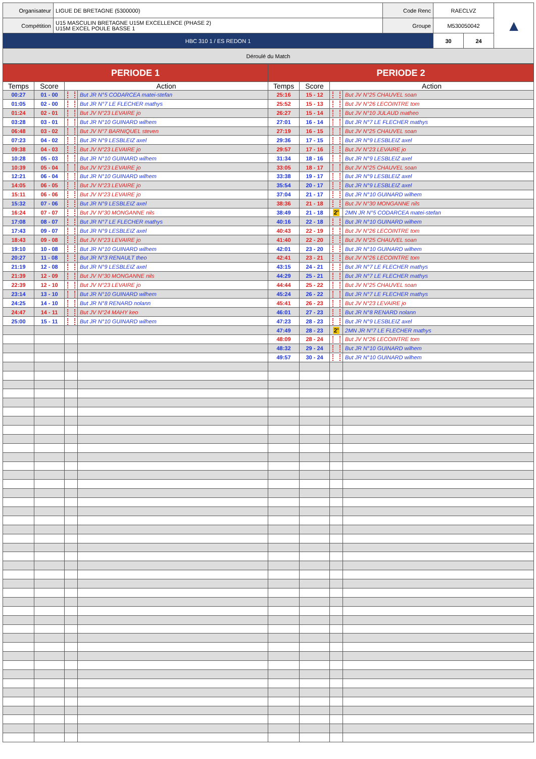| Organisateur | LIGUE DE BRETAGNE (5300000) | Code Renc | RAECLVZ | | ▲ |
| Compétition | U15 MASCULIN BRETAGNE U15M EXCELLENCE (PHASE 2) U15M EXCEL POULE BASSE 1 | Groupe | M530050042 | | |
| HBC 310 1 / ES REDON 1 | | | 30 | 24 | |
| Déroulé du Match | | | | | |
| PERIODE 1 | | | | PERIODE 2 | | | |
| --- | --- | --- | --- | --- | --- | --- | --- |
| Temps | Score | Action | | Temps | Score | Action | |
| 00:27 | 01 - 00 | | But JR N°5 CODARCEA matei-stefan | 25:16 | 15 - 12 | | But JV N°25 CHAUVEL soan |
| 01:05 | 02 - 00 | | But JR N°7 LE FLECHER mathys | 25:52 | 15 - 13 | | But JV N°26 LECOINTRE tom |
| 01:24 | 02 - 01 | | But JV N°23 LEVAIRE jo | 26:27 | 15 - 14 | | But JV N°10 JULAUD matheo |
| 03:28 | 03 - 01 | | But JR N°10 GUINARD wilhem | 27:01 | 16 - 14 | | But JR N°7 LE FLECHER mathys |
| 06:48 | 03 - 02 | | But JV N°7 BARNIQUEL steven | 27:19 | 16 - 15 | | But JV N°25 CHAUVEL soan |
| 07:23 | 04 - 02 | | But JR N°9 LESBLEIZ axel | 29:36 | 17 - 15 | | But JR N°9 LESBLEIZ axel |
| 09:38 | 04 - 03 | | But JV N°23 LEVAIRE jo | 29:57 | 17 - 16 | | But JV N°23 LEVAIRE jo |
| 10:28 | 05 - 03 | | But JR N°10 GUINARD wilhem | 31:34 | 18 - 16 | | But JR N°9 LESBLEIZ axel |
| 10:39 | 05 - 04 | | But JV N°23 LEVAIRE jo | 33:05 | 18 - 17 | | But JV N°25 CHAUVEL soan |
| 12:21 | 06 - 04 | | But JR N°10 GUINARD wilhem | 33:38 | 19 - 17 | | But JR N°9 LESBLEIZ axel |
| 14:05 | 06 - 05 | | But JV N°23 LEVAIRE jo | 35:54 | 20 - 17 | | But JR N°9 LESBLEIZ axel |
| 15:11 | 06 - 06 | | But JV N°23 LEVAIRE jo | 37:04 | 21 - 17 | | But JR N°10 GUINARD wilhem |
| 15:32 | 07 - 06 | | But JR N°9 LESBLEIZ axel | 38:36 | 21 - 18 | | But JV N°30 MONGANNE nils |
| 16:24 | 07 - 07 | | But JV N°30 MONGANNE nils | 38:49 | 21 - 18 | 2' | 2MN JR N°5 CODARCEA matei-stefan |
| 17:08 | 08 - 07 | | But JR N°7 LE FLECHER mathys | 40:16 | 22 - 18 | | But JR N°10 GUINARD wilhem |
| 17:43 | 09 - 07 | | But JR N°9 LESBLEIZ axel | 40:43 | 22 - 19 | | But JV N°26 LECOINTRE tom |
| 18:43 | 09 - 08 | | But JV N°23 LEVAIRE jo | 41:40 | 22 - 20 | | But JV N°25 CHAUVEL soan |
| 19:10 | 10 - 08 | | But JR N°10 GUINARD wilhem | 42:01 | 23 - 20 | | But JR N°10 GUINARD wilhem |
| 20:27 | 11 - 08 | | But JR N°3 RENAULT theo | 42:41 | 23 - 21 | | But JV N°26 LECOINTRE tom |
| 21:19 | 12 - 08 | | But JR N°9 LESBLEIZ axel | 43:15 | 24 - 21 | | But JR N°7 LE FLECHER mathys |
| 21:39 | 12 - 09 | | But JV N°30 MONGANNE nils | 44:29 | 25 - 21 | | But JR N°7 LE FLECHER mathys |
| 22:39 | 12 - 10 | | But JV N°23 LEVAIRE jo | 44:44 | 25 - 22 | | But JV N°25 CHAUVEL soan |
| 23:14 | 13 - 10 | | But JR N°10 GUINARD wilhem | 45:24 | 26 - 22 | | But JR N°7 LE FLECHER mathys |
| 24:25 | 14 - 10 | | But JR N°8 RENARD nolann | 45:41 | 26 - 23 | | But JV N°23 LEVAIRE jo |
| 24:47 | 14 - 11 | | But JV N°24 MAHY keo | 46:01 | 27 - 23 | | But JR N°8 RENARD nolann |
| 25:00 | 15 - 11 | | But JR N°10 GUINARD wilhem | 47:23 | 28 - 23 | | But JR N°9 LESBLEIZ axel |
| | | | | 47:49 | 28 - 23 | 2' | 2MN JR N°7 LE FLECHER mathys |
| | | | | 48:09 | 28 - 24 | | But JV N°26 LECOINTRE tom |
| | | | | 48:32 | 29 - 24 | | But JR N°10 GUINARD wilhem |
| | | | | 49:57 | 30 - 24 | | But JR N°10 GUINARD wilhem |